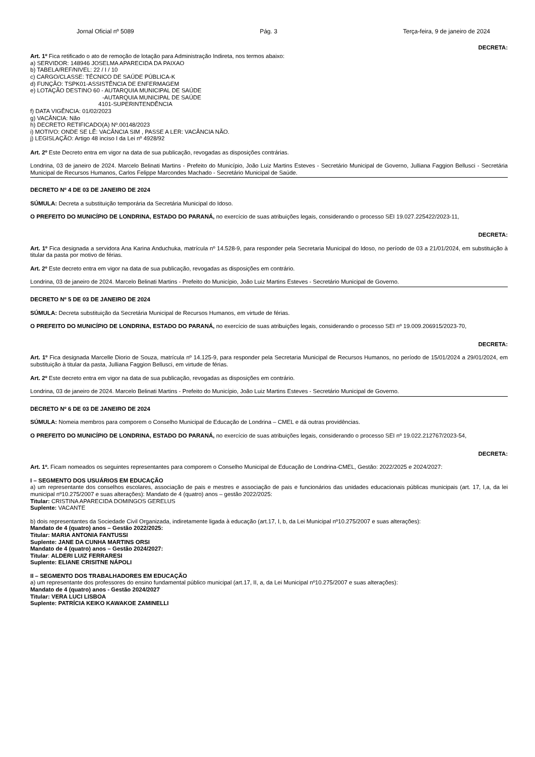Jornal Oficial nº 5089 Pág. 3 Terça-feira, 9 de janeiro de 2024
DECRETA:
Art. 1º Fica retificado o ato de remoção de lotação para Administração Indireta, nos termos abaixo:
a) SERVIDOR: 148946 JOSELMA APARECIDA DA PAIXAO
b) TABELA/REF/NIVEL: 22 / I / 10
c) CARGO/CLASSE: TÉCNICO DE SAÚDE PÚBLICA-K
d) FUNÇÃO: TSPK01-ASSISTÊNCIA DE ENFERMAGEM
e) LOTAÇÃO DESTINO 60 - AUTARQUIA MUNICIPAL DE SAÚDE
-AUTARQUIA MUNICIPAL DE SAÚDE
4101-SUPERINTENDÊNCIA
f) DATA VIGÊNCIA: 01/02/2023
g) VACÂNCIA: Não
h) DECRETO RETIFICADO(A) Nº.00148/2023
i) MOTIVO: ONDE SE LÊ: VACÂNCIA SIM , PASSE A LER: VACÂNCIA NÃO.
j) LEGISLAÇÃO: Artigo 48 inciso I da Lei nº 4928/92
Art. 2º Este Decreto entra em vigor na data de sua publicação, revogadas as disposições contrárias.
Londrina, 03 de janeiro de 2024. Marcelo Belinati Martins - Prefeito do Município, João Luiz Martins Esteves - Secretário Municipal de Governo, Julliana Faggion Bellusci - Secretária Municipal de Recursos Humanos, Carlos Felippe Marcondes Machado - Secretário Municipal de Saúde.
DECRETO Nº 4 DE 03 DE JANEIRO DE 2024
SÚMULA: Decreta a substituição temporária da Secretária Municipal do Idoso.
O PREFEITO DO MUNICÍPIO DE LONDRINA, ESTADO DO PARANÁ, no exercício de suas atribuições legais, considerando o processo SEI 19.027.225422/2023-11,
DECRETA:
Art. 1º Fica designada a servidora Ana Karina Anduchuka, matrícula nº 14.528-9, para responder pela Secretaria Municipal do Idoso, no período de 03 a 21/01/2024, em substituição à titular da pasta por motivo de férias.
Art. 2º Este decreto entra em vigor na data de sua publicação, revogadas as disposições em contrário.
Londrina, 03 de janeiro de 2024. Marcelo Belinati Martins - Prefeito do Município, João Luiz Martins Esteves - Secretário Municipal de Governo.
DECRETO Nº 5 DE 03 DE JANEIRO DE 2024
SÚMULA: Decreta substituição da Secretária Municipal de Recursos Humanos, em virtude de férias.
O PREFEITO DO MUNICÍPIO DE LONDRINA, ESTADO DO PARANÁ, no exercício de suas atribuições legais, considerando o processo SEI nº 19.009.206915/2023-70,
DECRETA:
Art. 1º Fica designada Marcelle Diorio de Souza, matrícula nº 14.125-9, para responder pela Secretaria Municipal de Recursos Humanos, no período de 15/01/2024 a 29/01/2024, em substituição à titular da pasta, Julliana Faggion Bellusci, em virtude de férias.
Art. 2º Este decreto entra em vigor na data de sua publicação, revogadas as disposições em contrário.
Londrina, 03 de janeiro de 2024. Marcelo Belinati Martins - Prefeito do Município, João Luiz Martins Esteves - Secretário Municipal de Governo.
DECRETO Nº 6 DE 03 DE JANEIRO DE 2024
SÚMULA: Nomeia membros para comporem o Conselho Municipal de Educação de Londrina – CMEL e dá outras providências.
O PREFEITO DO MUNICÍPIO DE LONDRINA, ESTADO DO PARANÁ, no exercício de suas atribuições legais, considerando o processo SEI nº 19.022.212767/2023-54,
DECRETA:
Art. 1º. Ficam nomeados os seguintes representantes para comporem o Conselho Municipal de Educação de Londrina-CMEL, Gestão: 2022/2025 e 2024/2027:
I – SEGMENTO DOS USUÁRIOS EM EDUCAÇÃO
a) um representante dos conselhos escolares, associação de pais e mestres e associação de pais e funcionários das unidades educacionais públicas municipais (art. 17, I,a, da lei municipal nº10.275/2007 e suas alterações): Mandato de 4 (quatro) anos – gestão 2022/2025:
Titular: CRISTINA APARECIDA DOMINGOS GERELUS
Suplente: VACANTE
b) dois representantes da Sociedade Civil Organizada, indiretamente ligada à educação (art.17, I, b, da Lei Municipal nº10.275/2007 e suas alterações):
Mandato de 4 (quatro) anos – Gestão 2022/2025:
Titular: MARIA ANTONIA FANTUSSI
Suplente: JANE DA CUNHA MARTINS ORSI
Mandato de 4 (quatro) anos – Gestão 2024/2027:
Titular: ALDERI LUIZ FERRARESI
Suplente: ELIANE CRISITNE NÁPOLI
II – SEGMENTO DOS TRABALHADORES EM EDUCAÇÃO
a) um representante dos professores do ensino fundamental público municipal (art.17, II, a, da Lei Municipal nº10.275/2007 e suas alterações):
Mandato de 4 (quatro) anos - Gestão 2024/2027
Titular: VERA LUCI LISBOA
Suplente: PATRÍCIA KEIKO KAWAKOE ZAMINELLI